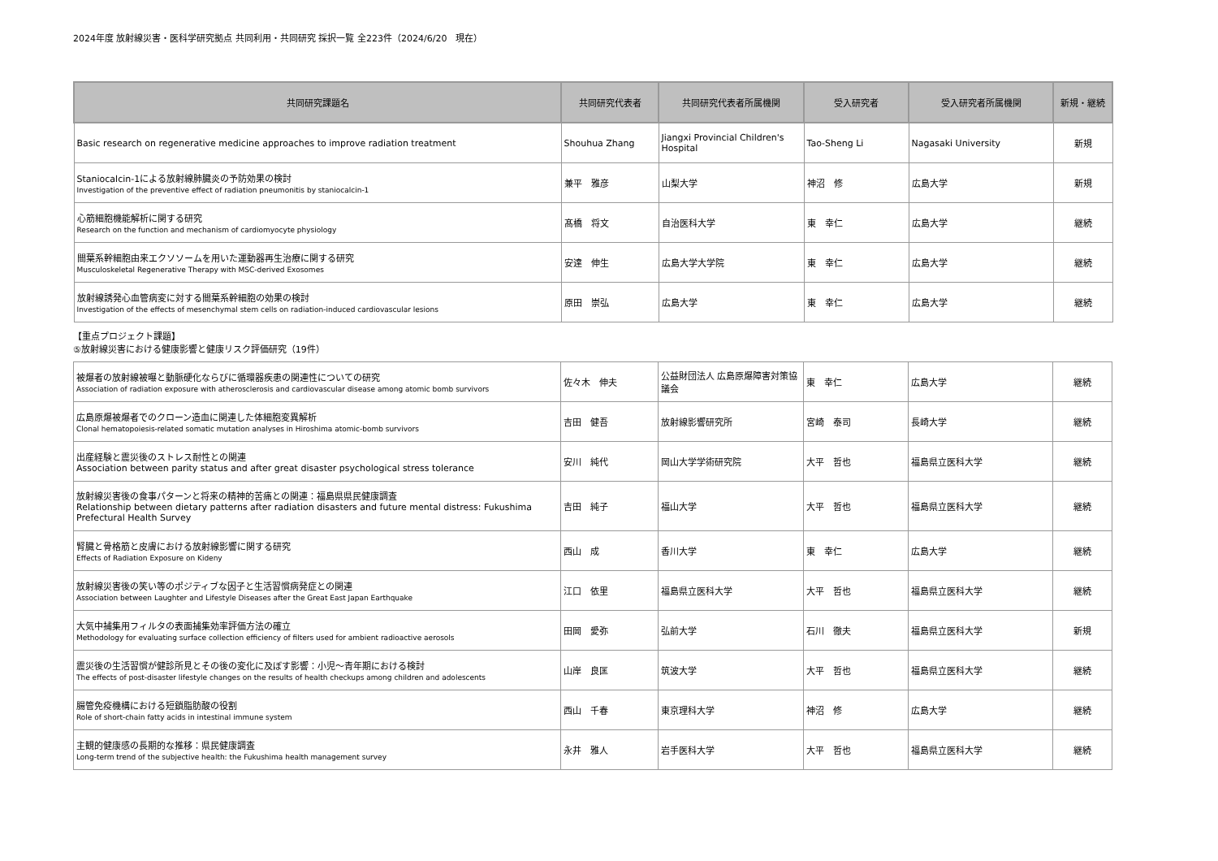2024年度 放射線災害・医科学研究拠点 共同利用・共同研究 採択一覧 全223件（2024/6/20　現在）
| 共同研究課題名 | 共同研究代表者 | 共同研究代表者所属機関 | 受入研究者 | 受入研究者所属機関 | 新規・継続 |
| --- | --- | --- | --- | --- | --- |
| Basic research on regenerative medicine approaches to improve radiation treatment | Shouhua Zhang | Jiangxi Provincial Children's Hospital | Tao-Sheng Li | Nagasaki University | 新規 |
| Staniocalcin-1による放射線肺臓炎の予防効果の検討 Investigation of the preventive effect of radiation pneumonitis by staniocalcin-1 | 兼平 雅彦 | 山梨大学 | 神沼 修 | 広島大学 | 新規 |
| 心筋細胞機能解析に関する研究 Research on the function and mechanism of cardiomyocyte physiology | 髙橋 将文 | 自治医科大学 | 東 幸仁 | 広島大学 | 継続 |
| 間葉系幹細胞由来エクソソームを用いた運動器再生治療に関する研究 Musculoskeletal Regenerative Therapy with MSC-derived Exosomes | 安達 伸生 | 広島大学大学院 | 東 幸仁 | 広島大学 | 継続 |
| 放射線誘発心血管病変に対する間葉系幹細胞の効果の検討 Investigation of the effects of mesenchymal stem cells on radiation-induced cardiovascular lesions | 原田 崇弘 | 広島大学 | 東 幸仁 | 広島大学 | 継続 |
【重点プロジェクト課題】
⑤放射線災害における健康影響と健康リスク評価研究（19件）
| 被爆者の放射線被曝と動脈硬化ならびに循環器疾患の関連性についての研究 Association of radiation exposure with atherosclerosis and cardiovascular disease among atomic bomb survivors | 佐々木 伸夫 | 公益財団法人 広島原爆障害対策協議会 | 東 幸仁 | 広島大学 | 継続 |
| 広島原爆被爆者でのクローン造血に関連した体細胞変異解析 Clonal hematopoiesis-related somatic mutation analyses in Hiroshima atomic-bomb survivors | 吉田 健吾 | 放射線影響研究所 | 宮崎 泰司 | 長崎大学 | 継続 |
| 出産経験と震災後のストレス耐性との関連 Association between parity status and after great disaster psychological stress tolerance | 安川 純代 | 岡山大学学術研究院 | 大平 哲也 | 福島県立医科大学 | 継続 |
| 放射線災害後の食事パターンと将来の精神的苦痛との関連：福島県県民健康調査 Relationship between dietary patterns after radiation disasters and future mental distress: Fukushima Prefectural Health Survey | 吉田 純子 | 福山大学 | 大平 哲也 | 福島県立医科大学 | 継続 |
| 腎臓と骨格筋と皮膚における放射線影響に関する研究 Effects of Radiation Exposure on Kideny | 西山 成 | 香川大学 | 東 幸仁 | 広島大学 | 継続 |
| 放射線災害後の笑い等のポジティブな因子と生活習慣病発症との関連 Association between Laughter and Lifestyle Diseases after the Great East Japan Earthquake | 江口 依里 | 福島県立医科大学 | 大平 哲也 | 福島県立医科大学 | 継続 |
| 大気中捕集用フィルタの表面捕集効率評価方法の確立 Methodology for evaluating surface collection efficiency of filters used for ambient radioactive aerosols | 田岡 愛弥 | 弘前大学 | 石川 徹夫 | 福島県立医科大学 | 新規 |
| 震災後の生活習慣が健診所見とその後の変化に及ぼす影響：小児～青年期における検討 The effects of post-disaster lifestyle changes on the results of health checkups among children and adolescents | 山岸 良匡 | 筑波大学 | 大平 哲也 | 福島県立医科大学 | 継続 |
| 腸管免疫機構における短鎖脂肪酸の役割 Role of short-chain fatty acids in intestinal immune system | 西山 千春 | 東京理科大学 | 神沼 修 | 広島大学 | 継続 |
| 主観的健康感の長期的な推移：県民健康調査 Long-term trend of the subjective health: the Fukushima health management survey | 永井 雅人 | 岩手医科大学 | 大平 哲也 | 福島県立医科大学 | 継続 |